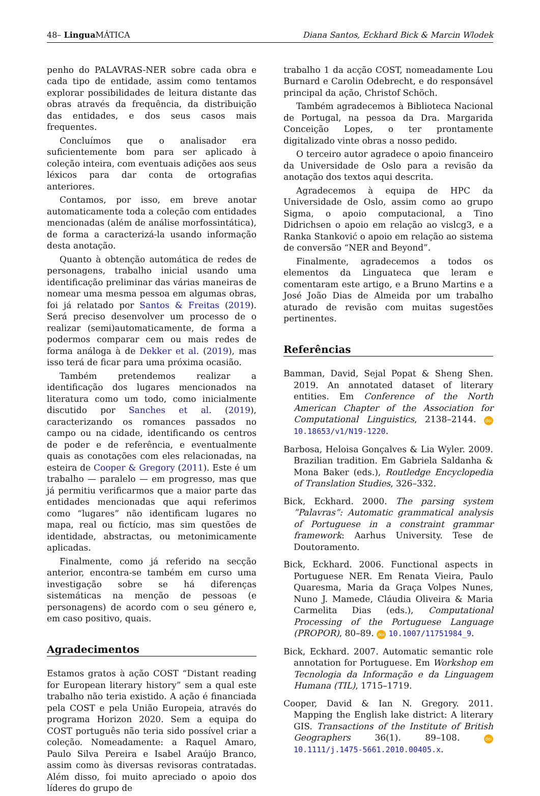48– Lingua MÁTICA Diana Santos, Eckhard Bick & Marcin Wlodek
penho do PALAVRAS-NER sobre cada obra e cada tipo de entidade, assim como tentamos explorar possibilidades de leitura distante das obras através da frequência, da distribuição das entidades, e dos seus casos mais frequentes.
Concluímos que o analisador era suficientemente bom para ser aplicado à coleção inteira, com eventuais adições aos seus léxicos para dar conta de ortografias anteriores.
Contamos, por isso, em breve anotar automaticamente toda a coleção com entidades mencionadas (além de análise morfossintática), de forma a caracterizá-la usando informação desta anotação.
Quanto à obtenção automática de redes de personagens, trabalho inicial usando uma identificação preliminar das várias maneiras de nomear uma mesma pessoa em algumas obras, foi já relatado por Santos & Freitas (2019). Será preciso desenvolver um processo de o realizar (semi)automaticamente, de forma a podermos comparar cem ou mais redes de forma análoga à de Dekker et al. (2019), mas isso terá de ficar para uma próxima ocasião.
Também pretendemos realizar a identificação dos lugares mencionados na literatura como um todo, como inicialmente discutido por Sanches et al. (2019), caracterizando os romances passados no campo ou na cidade, identificando os centros de poder e de referência, e eventualmente quais as conotações com eles relacionadas, na esteira de Cooper & Gregory (2011). Este é um trabalho — paralelo — em progresso, mas que já permitiu verificarmos que a maior parte das entidades mencionadas que aqui referimos como “lugares” não identificam lugares no mapa, real ou fictício, mas sim questões de identidade, abstractas, ou metonimicamente aplicadas.
Finalmente, como já referido na secção anterior, encontra-se também em curso uma investigação sobre se há diferenças sistemáticas na menção de pessoas (e personagens) de acordo com o seu género e, em caso positivo, quais.
Agradecimentos
Estamos gratos à ação COST “Distant reading for European literary history” sem a qual este trabalho não teria existido. A ação é financiada pela COST e pela União Europeia, através do programa Horizon 2020. Sem a equipa do COST português não teria sido possível criar a coleção. Nomeadamente: a Raquel Amaro, Paulo Silva Pereira e Isabel Araújo Branco, assim como às diversas revisoras contratadas. Além disso, foi muito apreciado o apoio dos líderes do grupo de
trabalho 1 da acção COST, nomeadamente Lou Burnard e Carolin Odebrecht, e do responsável principal da ação, Christof Schöch.
Também agradecemos à Biblioteca Nacional de Portugal, na pessoa da Dra. Margarida Conceição Lopes, o ter prontamente digitalizado vinte obras a nosso pedido.
O terceiro autor agradece o apoio financeiro da Universidade de Oslo para a revisão da anotação dos textos aqui descrita.
Agradecemos à equipa de HPC da Universidade de Oslo, assim como ao grupo Sigma, o apoio computacional, a Tino Didrichsen o apoio em relação ao vislcg3, e a Ranka Stanković o apoio em relação ao sistema de conversão “NER and Beyond”.
Finalmente, agradecemos a todos os elementos da Linguateca que leram e comentaram este artigo, e a Bruno Martins e a José João Dias de Almeida por um trabalho aturado de revisão com muitas sugestões pertinentes.
Referências
Bamman, David, Sejal Popat & Sheng Shen. 2019. An annotated dataset of literary entities. Em Conference of the North American Chapter of the Association for Computational Linguistics, 2138–2144. doi 10.18653/v1/N19-1220.
Barbosa, Heloisa Gonçalves & Lia Wyler. 2009. Brazilian tradition. Em Gabriela Saldanha & Mona Baker (eds.), Routledge Encyclopedia of Translation Studies, 326–332.
Bick, Eckhard. 2000. The parsing system ”Palavras”: Automatic grammatical analysis of Portuguese in a constraint grammar framework: Aarhus University. Tese de Doutoramento.
Bick, Eckhard. 2006. Functional aspects in Portuguese NER. Em Renata Vieira, Paulo Quaresma, Maria da Graça Volpes Nunes, Nuno J. Mamede, Cláudia Oliveira & Maria Carmelita Dias (eds.), Computational Processing of the Portuguese Language (PROPOR), 80–89. doi 10.1007/11751984_9.
Bick, Eckhard. 2007. Automatic semantic role annotation for Portuguese. Em Workshop em Tecnologia da Informação e da Linguagem Humana (TIL), 1715–1719.
Cooper, David & Ian N. Gregory. 2011. Mapping the English lake district: A literary GIS. Transactions of the Institute of British Geographers 36(1). 89–108. doi 10.1111/j.1475-5661.2010.00405.x.